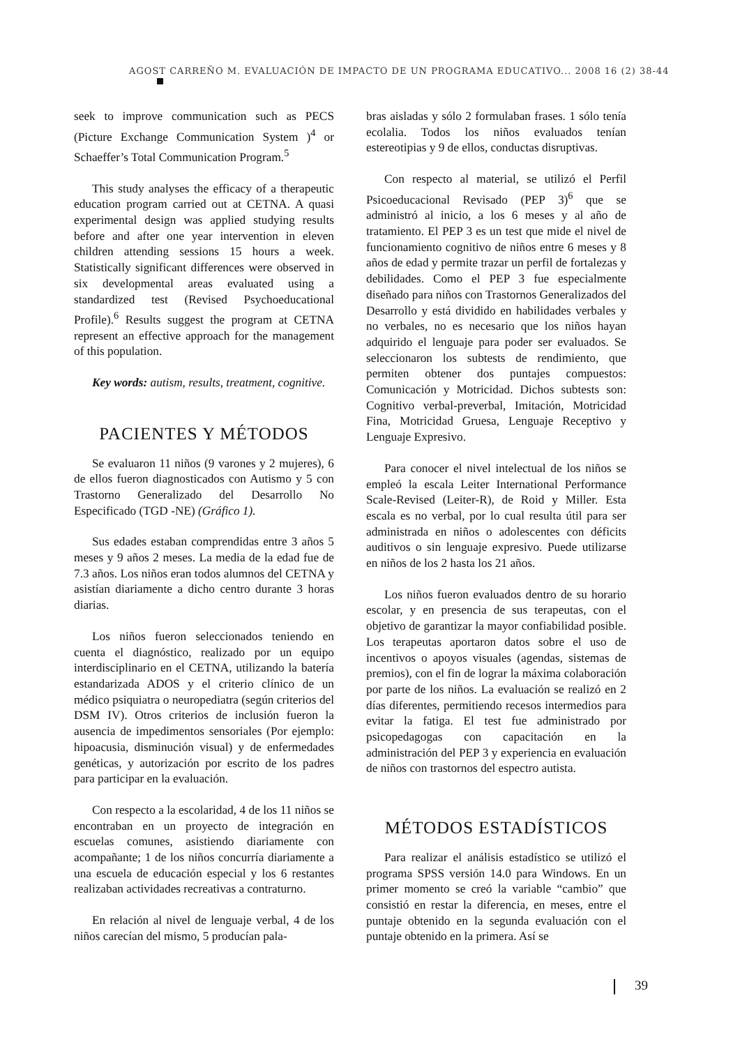AGOST CARREÑO M. EVALUACIÓN DE IMPACTO DE UN PROGRAMA EDUCATIVO... 2008 16 (2) 38-44
seek to improve communication such as PECS (Picture Exchange Communication System )<sup>4</sup> or Schaeffer’s Total Communication Program.<sup>5</sup>
This study analyses the efficacy of a therapeutic education program carried out at CETNA. A quasi experimental design was applied studying results before and after one year intervention in eleven children attending sessions 15 hours a week. Statistically significant differences were observed in six developmental areas evaluated using a standardized test (Revised Psychoeducational Profile).<sup>6</sup> Results suggest the program at CETNA represent an effective approach for the management of this population.
Key words: autism, results, treatment, cognitive.
PACIENTES Y MÉTODOS
Se evaluaron 11 niños (9 varones y 2 mujeres), 6 de ellos fueron diagnosticados con Autismo y 5 con Trastorno Generalizado del Desarrollo No Especificado (TGD -NE) (Gráfico 1).
Sus edades estaban comprendidas entre 3 años 5 meses y 9 años 2 meses. La media de la edad fue de 7.3 años. Los niños eran todos alumnos del CETNA y asistían diariamente a dicho centro durante 3 horas diarias.
Los niños fueron seleccionados teniendo en cuenta el diagnóstico, realizado por un equipo interdisciplinario en el CETNA, utilizando la batería estandarizada ADOS y el criterio clínico de un médico psiquiatra o neuropediatra (según criterios del DSM IV). Otros criterios de inclusión fueron la ausencia de impedimentos sensoriales (Por ejemplo: hipoacusia, disminución visual) y de enfermedades genéticas, y autorización por escrito de los padres para participar en la evaluación.
Con respecto a la escolaridad, 4 de los 11 niños se encontraban en un proyecto de integración en escuelas comunes, asistiendo diariamente con acompañante; 1 de los niños concurría diariamente a una escuela de educación especial y los 6 restantes realizaban actividades recreativas a contraturno.
En relación al nivel de lenguaje verbal, 4 de los niños carecían del mismo, 5 producían pala-
bras aisladas y sólo 2 formulaban frases. 1 sólo tenía ecolalia. Todos los niños evaluados tenían estereotipias y 9 de ellos, conductas disruptivas.
Con respecto al material, se utilizó el Perfil Psicoeducacional Revisado (PEP 3)<sup>6</sup> que se administró al inicio, a los 6 meses y al año de tratamiento. El PEP 3 es un test que mide el nivel de funcionamiento cognitivo de niños entre 6 meses y 8 años de edad y permite trazar un perfil de fortalezas y debilidades. Como el PEP 3 fue especialmente diseñado para niños con Trastornos Generalizados del Desarrollo y está dividido en habilidades verbales y no verbales, no es necesario que los niños hayan adquirido el lenguaje para poder ser evaluados. Se seleccionaron los subtests de rendimiento, que permiten obtener dos puntajes compuestos: Comunicación y Motricidad. Dichos subtests son: Cognitivo verbal-preverbal, Imitación, Motricidad Fina, Motricidad Gruesa, Lenguaje Receptivo y Lenguaje Expresivo.
Para conocer el nivel intelectual de los niños se empleó la escala Leiter International Performance Scale-Revised (Leiter-R), de Roid y Miller. Esta escala es no verbal, por lo cual resulta útil para ser administrada en niños o adolescentes con déficits auditivos o sin lenguaje expresivo. Puede utilizarse en niños de los 2 hasta los 21 años.
Los niños fueron evaluados dentro de su horario escolar, y en presencia de sus terapeutas, con el objetivo de garantizar la mayor confiabilidad posible. Los terapeutas aportaron datos sobre el uso de incentivos o apoyos visuales (agendas, sistemas de premios), con el fin de lograr la máxima colaboración por parte de los niños. La evaluación se realizó en 2 días diferentes, permitiendo recesos intermedios para evitar la fatiga. El test fue administrado por psicopedagogas con capacitación en la administración del PEP 3 y experiencia en evaluación de niños con trastornos del espectro autista.
MÉTODOS ESTADÍSTICOS
Para realizar el análisis estadístico se utilizó el programa SPSS versión 14.0 para Windows. En un primer momento se creó la variable “cambio” que consistió en restar la diferencia, en meses, entre el puntaje obtenido en la segunda evaluación con el puntaje obtenido en la primera. Así se
39